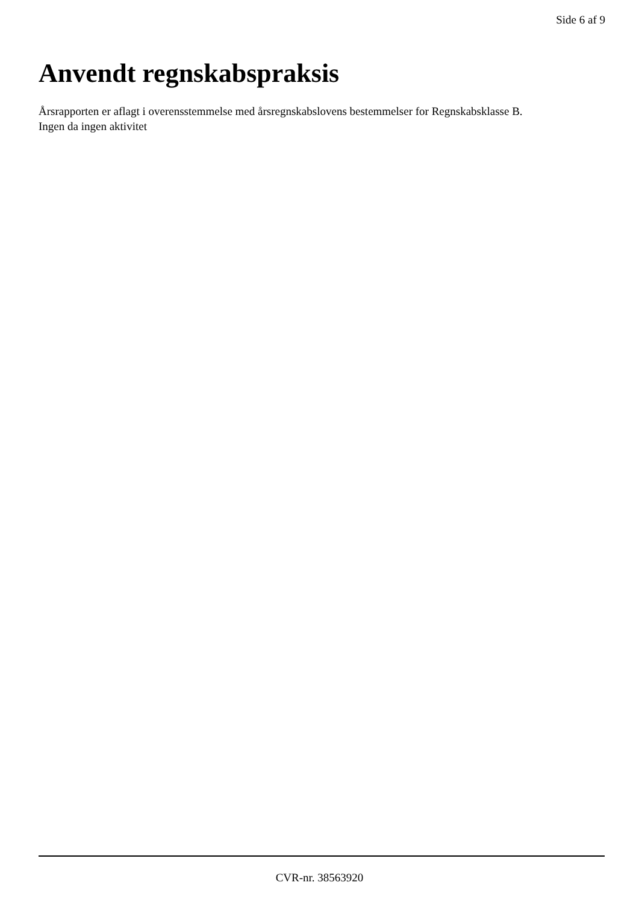Side 6 af 9
Anvendt regnskabspraksis
Årsrapporten er aflagt i overensstemmelse med årsregnskabslovens bestemmelser for Regnskabsklasse B.
Ingen da ingen aktivitet
CVR-nr. 38563920